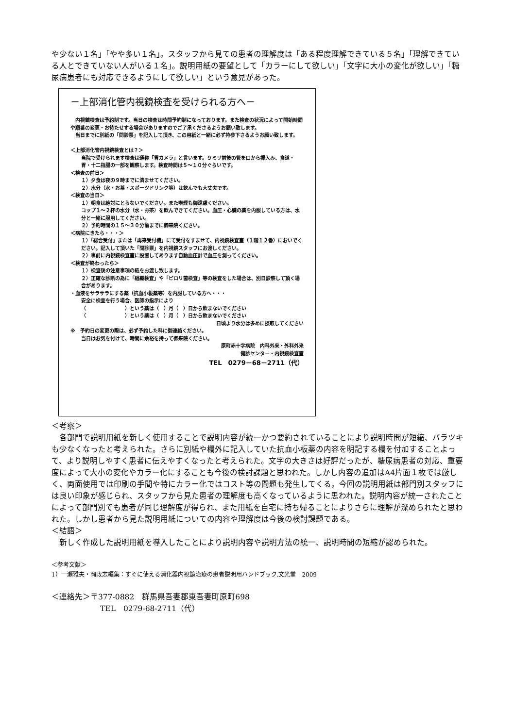や少ない１名」「やや多い１名」。スタッフから見ての患者の理解度は「ある程度理解できている５名」「理解できている人とできていない人がいる１名」。説明用紙の要望として「カラーにして欲しい」「文字に大小の変化が欲しい」「糖尿病患者にも対応できるようにして欲しい」という意見があった。
－上部消化管内視鏡検査を受けられる方へ－
　内視鏡検査は予約制です。当日の検査は時間予約制になっております。また検査の状況によって開始時間や順番の変更・お待たせする場合がありますのでご了承くださるようお願い致します。
　当日までに別紙の「問診票」を記入して頂き、この用紙と一緒に必ず持参下さるようお願い致します。
＜上部消化管内視鏡検査とは？＞
当院で受けられます検査は通称「胃カメラ」と言います。９ミリ前後の管を口から挿入み、食道・胃・十二指腸の一部を観察します。検査時間は５～１０分ぐらいです。
＜検査の前日＞
１）夕食は夜の９時までに済ませてください。
２）水分（水・お茶・スポーツドリンク等）は飲んでも大丈夫です。
＜検査の当日＞
１）朝食は絶対にとらないでください。また喫煙も御遠慮ください。
コップ１～２杯の水分（水・お茶）を飲んできてください。血圧・心臓の薬を内服している方は、水分と一緒に服用してください。
２）予約時間の１５～３０分前までに御来院ください。
＜病院にきたら・・・＞
１）「総合受付」または「再来受付機」にて受付をすませて、内視鏡検査室（１階１２番）においでください。記入して頂いた「問診票」を内視鏡スタッフにお渡しください。
２）事前に内視鏡検査室に設置してあります自動血圧計で血圧を測ってください。
＜検査が終わったら＞
１）検査後の注意事項の紙をお渡し致します。
２）正確な診断の為に「組織検査」や「ピロリ菌検査」等の検査をした場合は、別日診察して頂く場合があります。
・血液をサラサラにする薬（抗血小板薬等）を内服している方へ・・・
安全に検査を行う場合、医師の指示により
（　　　　　　　　）という薬は（　）月（　）日から飲まないでください
（　　　　　　　　）という薬は（　）月（　）日から飲まないでください
日頃より水分は多めに摂取してください
※　予約日の変更の際は、必ず予約した科に御連絡ください。
当日はお気を付けて、時間に余裕を持って御来院ください。
原町赤十字病院　内科外来・外科外来
健診センター・内視鏡検査室
TEL　0279－68－2711（代）
＜考察＞
　各部門で説明用紙を新しく使用することで説明内容が統一かつ要約されていることにより説明時間が短縮、バラツキも少なくなったと考えられた。さらに別紙や欄外に記入していた抗血小板薬の内容を明記する欄を付加することよって、より説明しやすく患者に伝えやすくなったと考えられた。文字の大きさは好評だったが、糖尿病患者の対応、重要度によって大小の変化やカラー化にすることも今後の検討課題と思われた。しかし内容の追加はA4片面１枚では厳しく、両面使用では印刷の手間や特にカラー化ではコスト等の問題も発生してくる。今回の説明用紙は部門別スタッフには良い印象が感じられ、スタッフから見た患者の理解度も高くなっているように思われた。説明内容が統一されたことによって部門別でも患者が同じ理解度が得られ、また用紙を自宅に持ち帰ることによりさらに理解が深められたと思われた。しかし患者から見た説明用紙についての内容や理解度は今後の検討課題である。
＜結語＞
　新しく作成した説明用紙を導入したことにより説明内容や説明方法の統一、説明時間の短縮が認められた。
＜参考文献＞
1）一瀬雅夫・岡政志編集：すぐに使える消化器内視鏡治療の患者説明用ハンドブック.文光堂　2009
＜連絡先＞〒377-0882　群馬県吾妻郡東吾妻町原町698
TEL　0279-68-2711（代）